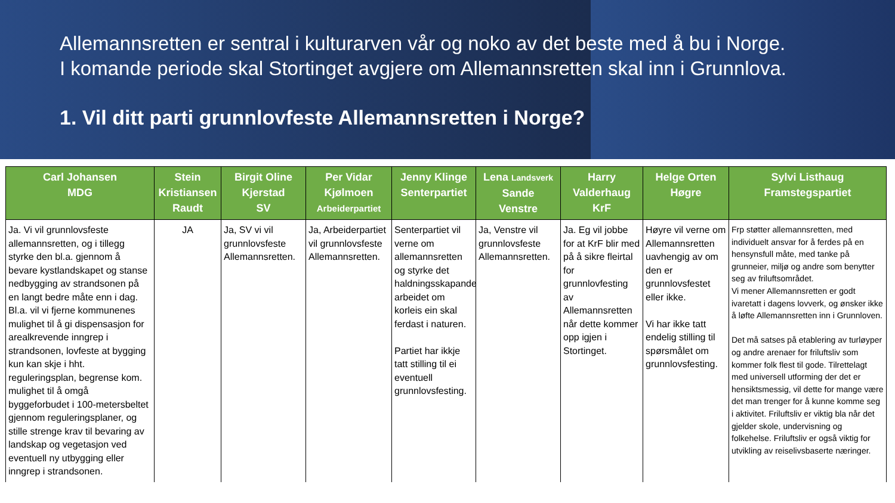Allemannsretten er sentral i kulturarven vår og noko av det beste med å bu i Norge.
I komande periode skal Stortinget avgjere om Allemannsretten skal inn i Grunnlova.
1. Vil ditt parti grunnlovfeste Allemannsretten i Norge?
| Carl Johansen MDG | Stein Kristiansen Raudt | Birgit Oline Kjerstad SV | Per Vidar Kjølmoen Arbeiderpartiet | Jenny Klinge Senterpartiet | Lena Landsverk Sande Venstre | Harry Valderhaug KrF | Helge Orten Høgre | Sylvi Listhaug Framstegspartiet |
| --- | --- | --- | --- | --- | --- | --- | --- | --- |
| Ja. Vi vil grunnlovsfeste allemannsretten, og i tillegg styrke den bl.a. gjennom å bevare kystlandskapet og stanse nedbygging av strandsonen på en langt bedre måte enn i dag. Bl.a. vil vi fjerne kommunenes mulighet til å gi dispensasjon for arealkrevende inngrep i strandsonen, lovfeste at bygging kun kan skje i hht. reguleringsplan, begrense kom. mulighet til å omgå byggeforbudet i 100-metersbeltet gjennom reguleringsplaner, og stille strenge krav til bevaring av landskap og vegetasjon ved eventuell ny utbygging eller inngrep i strandsonen. | JA | Ja, SV vi vil grunnlovsfeste Allemannsretten. | Ja, Arbeiderpartiet vil grunnlovsfeste Allemannsretten. | Senterpartiet vil verne om allemannsretten og styrke det haldningsskapande arbeidet om korleis ein skal ferdast i naturen. Partiet har ikkje tatt stilling til ei eventuell grunnlovsfesting. | Ja, Venstre vil grunnlovsfeste Allemannsretten. | Ja. Eg vil jobbe for at KrF blir med på å sikre fleirtal for grunnlovfesting av Allemannsretten når dette kommer opp igjen i Stortinget. | Høyre vil verne om Allemannsretten uavhengig av om den er grunnlovsfestet eller ikke. Vi har ikke tatt endelig stilling til spørsmålet om grunnlovsfesting. | Frp støtter allemannsretten, med individuelt ansvar for å ferdes på en hensynsfull måte, med tanke på grunneier, miljø og andre som benytter seg av friluftsområdet. Vi mener Allemannsretten er godt ivaretatt i dagens lovverk, og ønsker ikke å løfte Allemannsretten inn i Grunnloven. Det må satses på etablering av turløyper og andre arenaer for friluftsliv som kommer folk flest til gode. Tilrettelagt med universell utforming der det er hensiktsmessig, vil dette for mange være det man trenger for å kunne komme seg i aktivitet. Friluftsliv er viktig bla når det gjelder skole, undervisning og folkehelse. Friluftsliv er også viktig for utvikling av reiselivsbaserte næringer. |